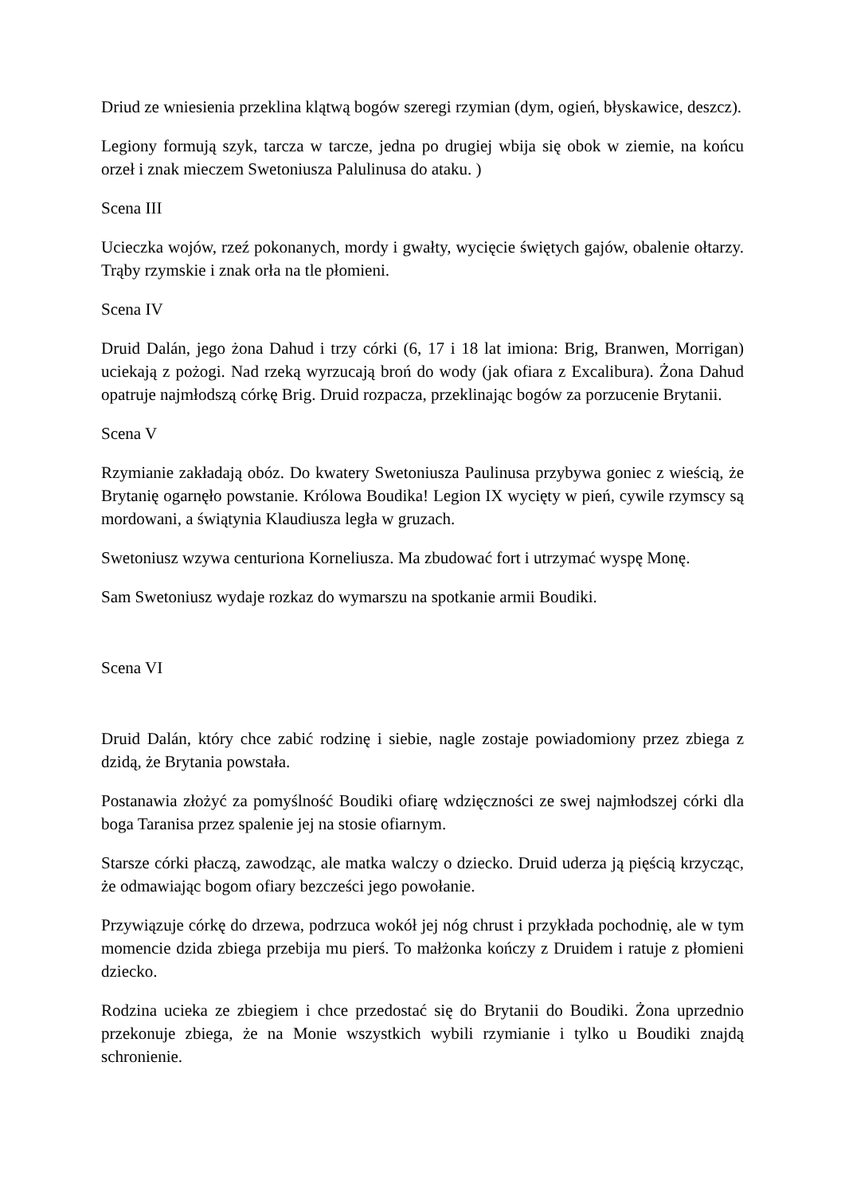Driud ze wniesienia przeklina klątwą bogów szeregi rzymian (dym, ogień, błyskawice, deszcz).
Legiony formują szyk, tarcza w tarcze, jedna po drugiej wbija się obok w ziemie, na końcu orzeł i znak mieczem Swetoniusza Palulinusa do ataku. )
Scena III
Ucieczka wojów, rzeź pokonanych, mordy i gwałty, wycięcie świętych gajów, obalenie ołtarzy. Trąby rzymskie i znak orła na tle płomieni.
Scena IV
Druid Dalán, jego żona Dahud i trzy córki (6, 17 i 18 lat imiona: Brig, Branwen, Morrigan) uciekają z pożogi. Nad rzeką wyrzucają broń do wody (jak ofiara z Excalibura). Żona Dahud opatruje najmłodszą córkę Brig. Druid rozpacza, przeklinając bogów za porzucenie Brytanii.
Scena V
Rzymianie zakładają obóz. Do kwatery Swetoniusza Paulinusa przybywa goniec z wieścią, że Brytanię ogarnęło powstanie. Królowa Boudika! Legion IX wycięty w pień, cywile rzymscy są mordowani, a świątynia Klaudiusza legła w gruzach.
Swetoniusz wzywa centuriona Korneliusza. Ma zbudować fort i utrzymać wyspę Monę.
Sam Swetoniusz wydaje rozkaz do wymarszu na spotkanie armii Boudiki.
Scena VI
Druid Dalán, który chce zabić rodzinę i siebie, nagle zostaje powiadomiony przez zbiega z dzidą, że Brytania powstała.
Postanawia złożyć za pomyślność Boudiki ofiarę wdzięczności ze swej najmłodszej córki dla boga Taranisa przez spalenie jej na stosie ofiarnym.
Starsze córki płaczą, zawodząc, ale matka walczy o dziecko. Druid uderza ją pięścią krzycząc, że odmawiając bogom ofiary bezcześci jego powołanie.
Przywiązuje córkę do drzewa, podrzuca wokół jej nóg chrust i przykłada pochodnię, ale w tym momencie dzida zbiega przebija mu pierś. To małżonka kończy z Druidem i ratuje z płomieni dziecko.
Rodzina ucieka ze zbiegiem i chce przedostać się do Brytanii do Boudiki. Żona uprzednio przekonuje zbiega, że na Monie wszystkich wybili rzymianie i tylko u Boudiki znajdą schronienie.